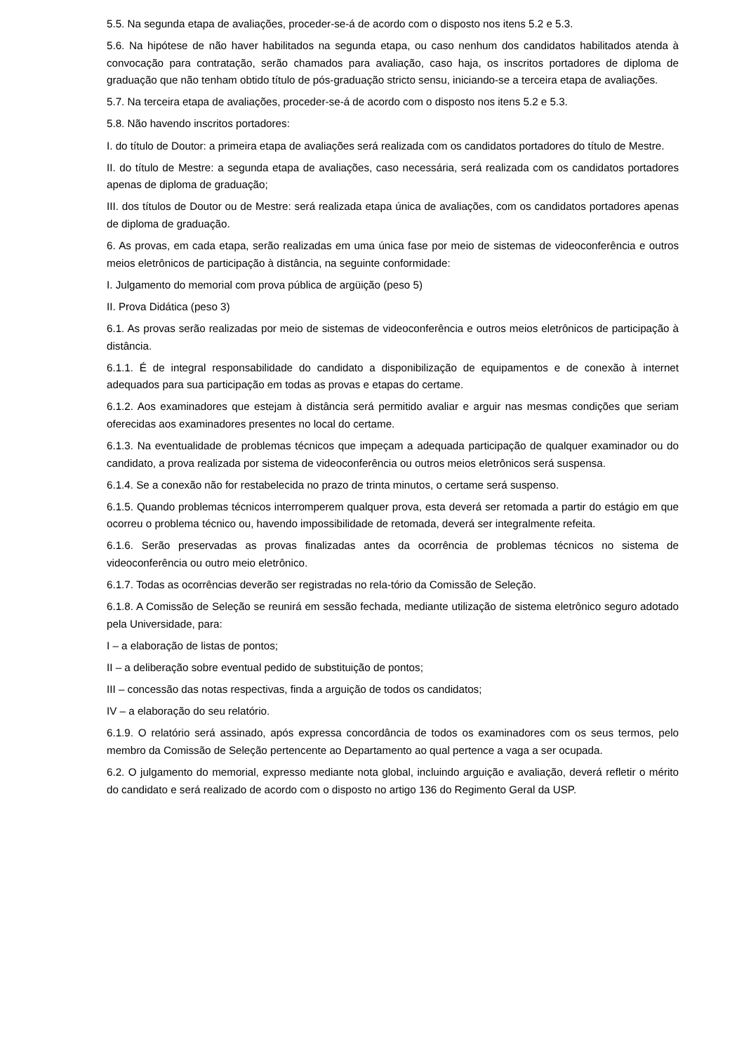5.5. Na segunda etapa de avaliações, proceder-se-á de acordo com o disposto nos itens 5.2 e 5.3.
5.6. Na hipótese de não haver habilitados na segunda etapa, ou caso nenhum dos candidatos habilitados atenda à convocação para contratação, serão chamados para avaliação, caso haja, os inscritos portadores de diploma de graduação que não tenham obtido título de pós-graduação stricto sensu, iniciando-se a terceira etapa de avaliações.
5.7. Na terceira etapa de avaliações, proceder-se-á de acordo com o disposto nos itens 5.2 e 5.3.
5.8. Não havendo inscritos portadores:
I. do título de Doutor: a primeira etapa de avaliações será realizada com os candidatos portadores do título de Mestre.
II. do título de Mestre: a segunda etapa de avaliações, caso necessária, será realizada com os candidatos portadores apenas de diploma de graduação;
III. dos títulos de Doutor ou de Mestre: será realizada etapa única de avaliações, com os candidatos portadores apenas de diploma de graduação.
6. As provas, em cada etapa, serão realizadas em uma única fase por meio de sistemas de videoconferência e outros meios eletrônicos de participação à distância, na seguinte conformidade:
I. Julgamento do memorial com prova pública de argüição (peso 5)
II. Prova Didática (peso 3)
6.1. As provas serão realizadas por meio de sistemas de videoconferência e outros meios eletrônicos de participação à distância.
6.1.1. É de integral responsabilidade do candidato a disponibilização de equipamentos e de conexão à internet adequados para sua participação em todas as provas e etapas do certame.
6.1.2. Aos examinadores que estejam à distância será permitido avaliar e arguir nas mesmas condições que seriam oferecidas aos examinadores presentes no local do certame.
6.1.3. Na eventualidade de problemas técnicos que impeçam a adequada participação de qualquer examinador ou do candidato, a prova realizada por sistema de videoconferência ou outros meios eletrônicos será suspensa.
6.1.4. Se a conexão não for restabelecida no prazo de trinta minutos, o certame será suspenso.
6.1.5. Quando problemas técnicos interromperem qualquer prova, esta deverá ser retomada a partir do estágio em que ocorreu o problema técnico ou, havendo impossibilidade de retomada, deverá ser integralmente refeita.
6.1.6. Serão preservadas as provas finalizadas antes da ocorrência de problemas técnicos no sistema de videoconferência ou outro meio eletrônico.
6.1.7. Todas as ocorrências deverão ser registradas no rela-tório da Comissão de Seleção.
6.1.8. A Comissão de Seleção se reunirá em sessão fechada, mediante utilização de sistema eletrônico seguro adotado pela Universidade, para:
I – a elaboração de listas de pontos;
II – a deliberação sobre eventual pedido de substituição de pontos;
III – concessão das notas respectivas, finda a arguição de todos os candidatos;
IV – a elaboração do seu relatório.
6.1.9. O relatório será assinado, após expressa concordância de todos os examinadores com os seus termos, pelo membro da Comissão de Seleção pertencente ao Departamento ao qual pertence a vaga a ser ocupada.
6.2. O julgamento do memorial, expresso mediante nota global, incluindo arguição e avaliação, deverá refletir o mérito do candidato e será realizado de acordo com o disposto no artigo 136 do Regimento Geral da USP.